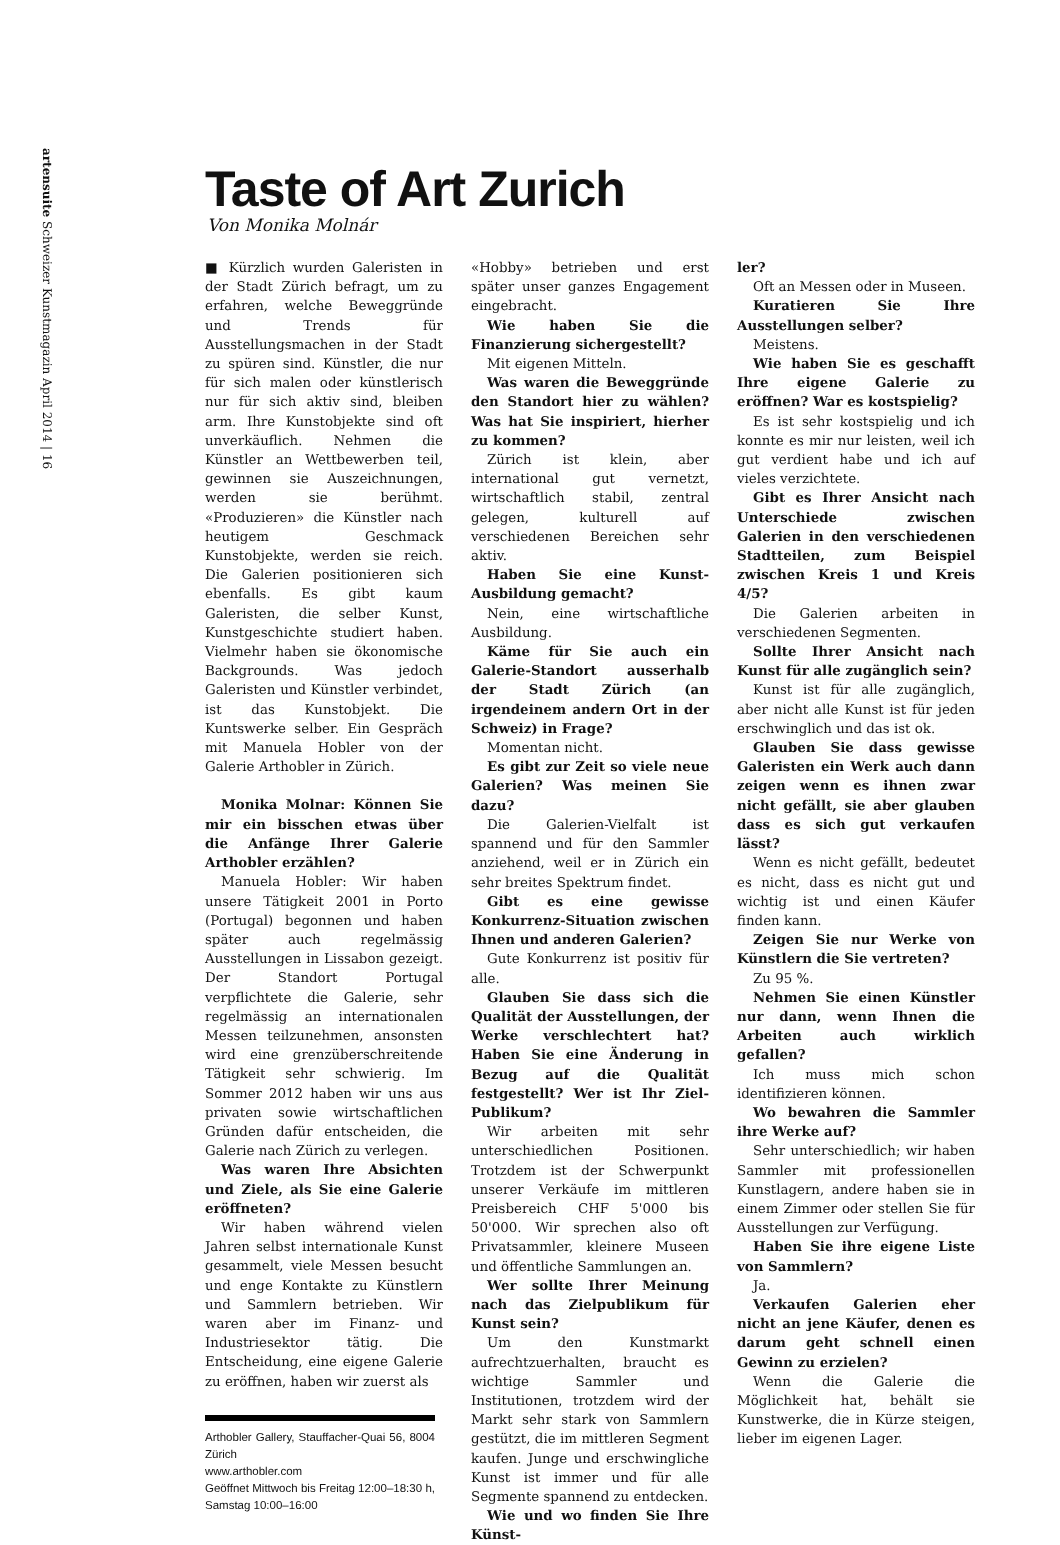artensuite Schweizer Kunstmagazin April 2014 | 16
Taste of Art Zurich
Von Monika Molnár
■ Kürzlich wurden Galeristen in der Stadt Zürich befragt, um zu erfahren, welche Beweggründe und Trends für Ausstellungsmachen in der Stadt zu spüren sind. Künstler, die nur für sich malen oder künstlerisch nur für sich aktiv sind, bleiben arm. Ihre Kunstobjekte sind oft unverkäuflich. Nehmen die Künstler an Wettbewerben teil, gewinnen sie Auszeichnungen, werden sie berühmt. «Produzieren» die Künstler nach heutigem Geschmack Kunstobjekte, werden sie reich. Die Galerien positionieren sich ebenfalls. Es gibt kaum Galeristen, die selber Kunst, Kunstgeschichte studiert haben. Vielmehr haben sie ökonomische Backgrounds. Was jedoch Galeristen und Künstler verbindet, ist das Kunstobjekt. Die Kuntswerke selber. Ein Gespräch mit Manuela Hobler von der Galerie Arthobler in Zürich.
Monika Molnar: Können Sie mir ein bisschen etwas über die Anfänge Ihrer Galerie Arthobler erzählen?
Manuela Hobler: Wir haben unsere Tätigkeit 2001 in Porto (Portugal) begonnen und haben später auch regelmässig Ausstellungen in Lissabon gezeigt. Der Standort Portugal verpflichtete die Galerie, sehr regelmässig an internationalen Messen teilzunehmen, ansonsten wird eine grenzüberschreitende Tätigkeit sehr schwierig. Im Sommer 2012 haben wir uns aus privaten sowie wirtschaftlichen Gründen dafür entscheiden, die Galerie nach Zürich zu verlegen.
Was waren Ihre Absichten und Ziele, als Sie eine Galerie eröffneten?
Wir haben während vielen Jahren selbst internationale Kunst gesammelt, viele Messen besucht und enge Kontakte zu Künstlern und Sammlern betrieben. Wir waren aber im Finanz- und Industriesektor tätig. Die Entscheidung, eine eigene Galerie zu eröffnen, haben wir zuerst als
Arthobler Gallery, Stauffacher-Quai 56, 8004 Zürich
www.arthobler.com
Geöffnet Mittwoch bis Freitag 12:00–18:30 h, Samstag 10:00–16:00
«Hobby» betrieben und erst später unser ganzes Engagement eingebracht.
Wie haben Sie die Finanzierung sichergestellt?
Mit eigenen Mitteln.
Was waren die Beweggründe den Standort hier zu wählen? Was hat Sie inspiriert, hierher zu kommen?
Zürich ist klein, aber international gut vernetzt, wirtschaftlich stabil, zentral gelegen, kulturell auf verschiedenen Bereichen sehr aktiv.
Haben Sie eine Kunst-Ausbildung gemacht?
Nein, eine wirtschaftliche Ausbildung.
Käme für Sie auch ein Galerie-Standort ausserhalb der Stadt Zürich (an irgendeinem andern Ort in der Schweiz) in Frage?
Momentan nicht.
Es gibt zur Zeit so viele neue Galerien? Was meinen Sie dazu?
Die Galerien-Vielfalt ist spannend und für den Sammler anziehend, weil er in Zürich ein sehr breites Spektrum findet.
Gibt es eine gewisse Konkurrenz-Situation zwischen Ihnen und anderen Galerien?
Gute Konkurrenz ist positiv für alle.
Glauben Sie dass sich die Qualität der Ausstellungen, der Werke verschlechtert hat? Haben Sie eine Änderung in Bezug auf die Qualität festgestellt? Wer ist Ihr Ziel-Publikum?
Wir arbeiten mit sehr unterschiedlichen Positionen. Trotzdem ist der Schwerpunkt unserer Verkäufe im mittleren Preisbereich CHF 5'000 bis 50'000. Wir sprechen also oft Privatsammler, kleinere Museen und öffentliche Sammlungen an.
Wer sollte Ihrer Meinung nach das Zielpublikum für Kunst sein?
Um den Kunstmarkt aufrechtzuerhalten, braucht es wichtige Sammler und Institutionen, trotzdem wird der Markt sehr stark von Sammlern gestützt, die im mittleren Segment kaufen. Junge und erschwingliche Kunst ist immer und für alle Segmente spannend zu entdecken.
Wie und wo finden Sie Ihre Künst-
ler?
Oft an Messen oder in Museen.
Kuratieren Sie Ihre Ausstellungen selber?
Meistens.
Wie haben Sie es geschafft Ihre eigene Galerie zu eröffnen? War es kostspielig?
Es ist sehr kostspielig und ich konnte es mir nur leisten, weil ich gut verdient habe und ich auf vieles verzichtete.
Gibt es Ihrer Ansicht nach Unterschiede zwischen Galerien in den verschiedenen Stadtteilen, zum Beispiel zwischen Kreis 1 und Kreis 4/5?
Die Galerien arbeiten in verschiedenen Segmenten.
Sollte Ihrer Ansicht nach Kunst für alle zugänglich sein?
Kunst ist für alle zugänglich, aber nicht alle Kunst ist für jeden erschwinglich und das ist ok.
Glauben Sie dass gewisse Galeristen ein Werk auch dann zeigen wenn es ihnen zwar nicht gefällt, sie aber glauben dass es sich gut verkaufen lässt?
Wenn es nicht gefällt, bedeutet es nicht, dass es nicht gut und wichtig ist und einen Käufer finden kann.
Zeigen Sie nur Werke von Künstlern die Sie vertreten?
Zu 95 %.
Nehmen Sie einen Künstler nur dann, wenn Ihnen die Arbeiten auch wirklich gefallen?
Ich muss mich schon identifizieren können.
Wo bewahren die Sammler ihre Werke auf?
Sehr unterschiedlich; wir haben Sammler mit professionellen Kunstlagern, andere haben sie in einem Zimmer oder stellen Sie für Ausstellungen zur Verfügung.
Haben Sie ihre eigene Liste von Sammlern?
Ja.
Verkaufen Galerien eher nicht an jene Käufer, denen es darum geht schnell einen Gewinn zu erzielen?
Wenn die Galerie die Möglichkeit hat, behält sie Kunstwerke, die in Kürze steigen, lieber im eigenen Lager.